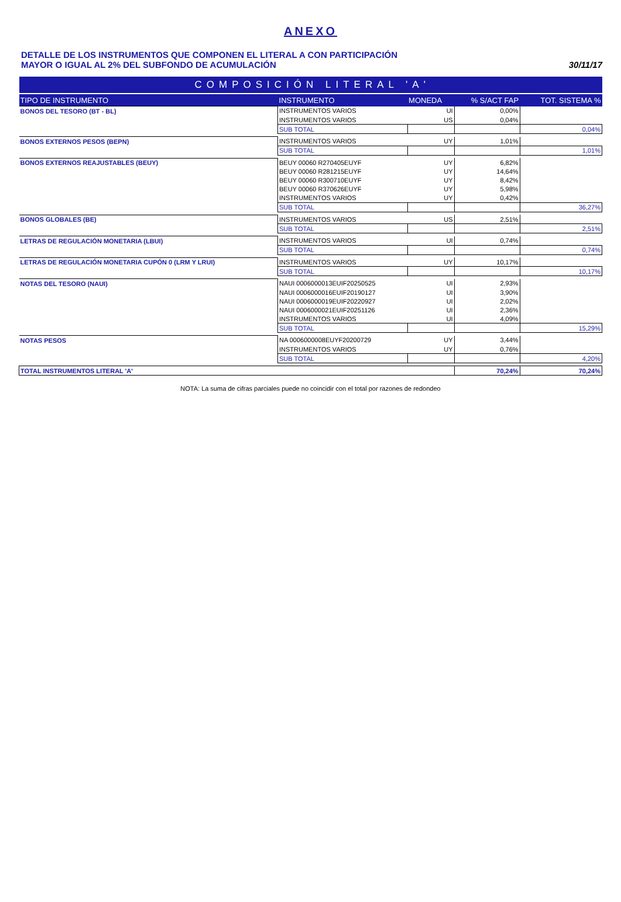ANEXO
DETALLE DE LOS INSTRUMENTOS QUE COMPONEN EL LITERAL A CON PARTICIPACIÓN
MAYOR O IGUAL AL 2% DEL SUBFONDO DE ACUMULACIÓN
30/11/17
| COMPOSICIÓN LITERAL 'A' | | | | |
| TIPO DE INSTRUMENTO | INSTRUMENTO | MONEDA | % S/ACT FAP | TOT. SISTEMA % |
| BONOS DEL TESORO (BT - BL) | INSTRUMENTOS VARIOS | UI | 0,00% | |
| | INSTRUMENTOS VARIOS | US | 0,04% | |
| | SUB TOTAL | | | 0,04% |
| BONOS EXTERNOS PESOS (BEPN) | INSTRUMENTOS VARIOS | UY | 1,01% | |
| | SUB TOTAL | | | 1,01% |
| BONOS EXTERNOS REAJUSTABLES (BEUY) | BEUY 00060 R270405EUYF | UY | 6,82% | |
| | BEUY 00060 R281215EUYF | UY | 14,64% | |
| | BEUY 00060 R300710EUYF | UY | 8,42% | |
| | BEUY 00060 R370626EUYF | UY | 5,98% | |
| | INSTRUMENTOS VARIOS | UY | 0,42% | |
| | SUB TOTAL | | | 36,27% |
| BONOS GLOBALES (BE) | INSTRUMENTOS VARIOS | US | 2,51% | |
| | SUB TOTAL | | | 2,51% |
| LETRAS DE REGULACIÓN MONETARIA (LBUI) | INSTRUMENTOS VARIOS | UI | 0,74% | |
| | SUB TOTAL | | | 0,74% |
| LETRAS DE REGULACIÓN MONETARIA CUPÓN 0 (LRM Y LRUI) | INSTRUMENTOS VARIOS | UY | 10,17% | |
| | SUB TOTAL | | | 10,17% |
| NOTAS DEL TESORO (NAUI) | NAUI 0006000013EUIF20250525 | UI | 2,93% | |
| | NAUI 0006000016EUIF20190127 | UI | 3,90% | |
| | NAUI 0006000019EUIF20220927 | UI | 2,02% | |
| | NAUI 0006000021EUIF20251126 | UI | 2,36% | |
| | INSTRUMENTOS VARIOS | UI | 4,09% | |
| | SUB TOTAL | | | 15,29% |
| NOTAS PESOS | NA 0006000008EUYF20200729 | UY | 3,44% | |
| | INSTRUMENTOS VARIOS | UY | 0,76% | |
| | SUB TOTAL | | | 4,20% |
| TOTAL INSTRUMENTOS LITERAL 'A' | | | 70,24% | 70,24% |
NOTA: La suma de cifras parciales puede no coincidir con el total por razones de redondeo